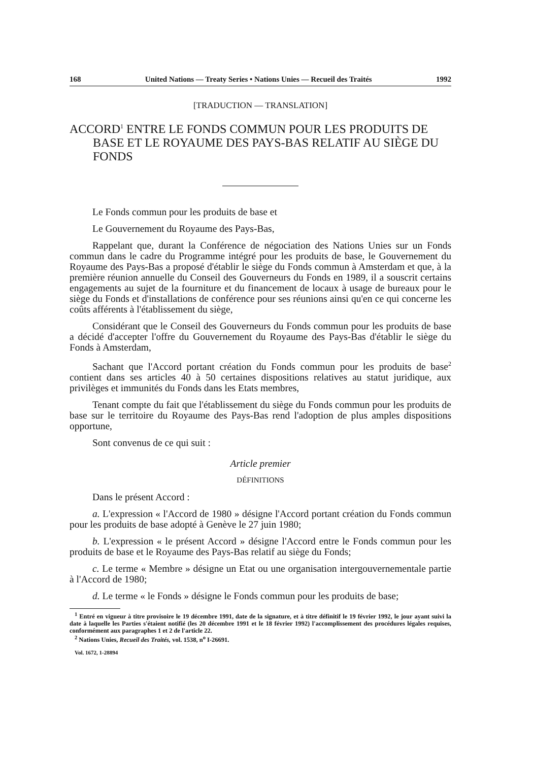168 United Nations — Treaty Series • Nations Unies — Recueil des Traités 1992
[TRADUCTION — TRANSLATION]
ACCORD<sup>1</sup> ENTRE LE FONDS COMMUN POUR LES PRODUITS DE BASE ET LE ROYAUME DES PAYS-BAS RELATIF AU SIÈGE DU FONDS
Le Fonds commun pour les produits de base et
Le Gouvernement du Royaume des Pays-Bas,
Rappelant que, durant la Conférence de négociation des Nations Unies sur un Fonds commun dans le cadre du Programme intégré pour les produits de base, le Gouvernement du Royaume des Pays-Bas a proposé d'établir le siège du Fonds commun à Amsterdam et que, à la première réunion annuelle du Conseil des Gouverneurs du Fonds en 1989, il a souscrit certains engagements au sujet de la fourniture et du financement de locaux à usage de bureaux pour le siège du Fonds et d'installations de conférence pour ses réunions ainsi qu'en ce qui concerne les coûts afférents à l'établissement du siège,
Considérant que le Conseil des Gouverneurs du Fonds commun pour les produits de base a décidé d'accepter l'offre du Gouvernement du Royaume des Pays-Bas d'établir le siège du Fonds à Amsterdam,
Sachant que l'Accord portant création du Fonds commun pour les produits de base<sup>2</sup> contient dans ses articles 40 à 50 certaines dispositions relatives au statut juridique, aux privilèges et immunités du Fonds dans les Etats membres,
Tenant compte du fait que l'établissement du siège du Fonds commun pour les produits de base sur le territoire du Royaume des Pays-Bas rend l'adoption de plus amples dispositions opportune,
Sont convenus de ce qui suit :
Article premier
DÉFINITIONS
Dans le présent Accord :
a. L'expression « l'Accord de 1980 » désigne l'Accord portant création du Fonds commun pour les produits de base adopté à Genève le 27 juin 1980;
b. L'expression « le présent Accord » désigne l'Accord entre le Fonds commun pour les produits de base et le Royaume des Pays-Bas relatif au siège du Fonds;
c. Le terme « Membre » désigne un Etat ou une organisation intergouvernementale partie à l'Accord de 1980;
d. Le terme « le Fonds » désigne le Fonds commun pour les produits de base;
<sup>1</sup> Entré en vigueur à titre provisoire le 19 décembre 1991, date de la signature, et à titre définitif le 19 février 1992, le jour ayant suivi la date à laquelle les Parties s'étaient notifié (les 20 décembre 1991 et le 18 février 1992) l'accomplissement des procédures légales requises, conformément aux paragraphes 1 et 2 de l'article 22.
<sup>2</sup> Nations Unies, Recueil des Traités, vol. 1538, n<sup>o</sup> I-26691.
Vol. 1672, 1-28894